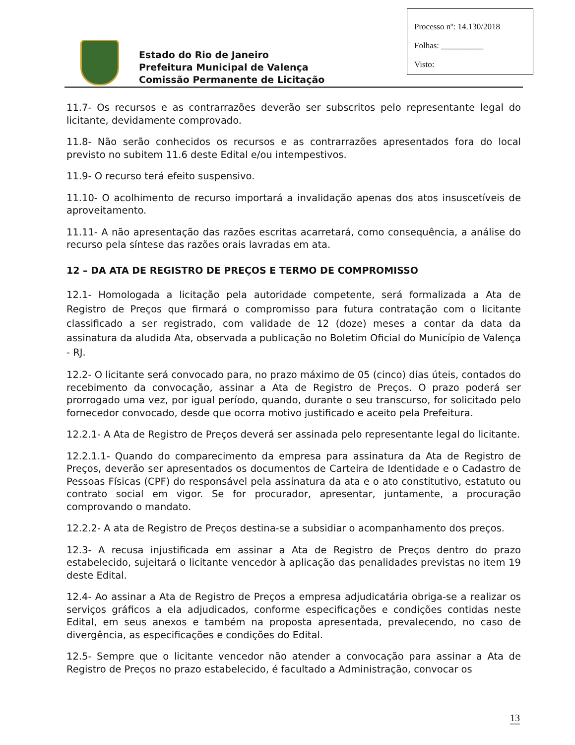Processo nº: 14.130/2018
Folhas: __________
Visto:
Estado do Rio de Janeiro
Prefeitura Municipal de Valença
Comissão Permanente de Licitação
11.7- Os recursos e as contrarrazões deverão ser subscritos pelo representante legal do licitante, devidamente comprovado.
11.8- Não serão conhecidos os recursos e as contrarrazões apresentados fora do local previsto no subitem 11.6 deste Edital e/ou intempestivos.
11.9- O recurso terá efeito suspensivo.
11.10- O acolhimento de recurso importará a invalidação apenas dos atos insuscetíveis de aproveitamento.
11.11- A não apresentação das razões escritas acarretará, como consequência, a análise do recurso pela síntese das razões orais lavradas em ata.
12 – DA ATA DE REGISTRO DE PREÇOS E TERMO DE COMPROMISSO
12.1- Homologada a licitação pela autoridade competente, será formalizada a Ata de Registro de Preços que firmará o compromisso para futura contratação com o licitante classificado a ser registrado, com validade de 12 (doze) meses a contar da data da assinatura da aludida Ata, observada a publicação no Boletim Oficial do Município de Valença - RJ.
12.2- O licitante será convocado para, no prazo máximo de 05 (cinco) dias úteis, contados do recebimento da convocação, assinar a Ata de Registro de Preços. O prazo poderá ser prorrogado uma vez, por igual período, quando, durante o seu transcurso, for solicitado pelo fornecedor convocado, desde que ocorra motivo justificado e aceito pela Prefeitura.
12.2.1- A Ata de Registro de Preços deverá ser assinada pelo representante legal do licitante.
12.2.1.1- Quando do comparecimento da empresa para assinatura da Ata de Registro de Preços, deverão ser apresentados os documentos de Carteira de Identidade e o Cadastro de Pessoas Físicas (CPF) do responsável pela assinatura da ata e o ato constitutivo, estatuto ou contrato social em vigor. Se for procurador, apresentar, juntamente, a procuração comprovando o mandato.
12.2.2- A ata de Registro de Preços destina-se a subsidiar o acompanhamento dos preços.
12.3- A recusa injustificada em assinar a Ata de Registro de Preços dentro do prazo estabelecido, sujeitará o licitante vencedor à aplicação das penalidades previstas no item 19 deste Edital.
12.4- Ao assinar a Ata de Registro de Preços a empresa adjudicatária obriga-se a realizar os serviços gráficos a ela adjudicados, conforme especificações e condições contidas neste Edital, em seus anexos e também na proposta apresentada, prevalecendo, no caso de divergência, as especificações e condições do Edital.
12.5- Sempre que o licitante vencedor não atender a convocação para assinar a Ata de Registro de Preços no prazo estabelecido, é facultado a Administração, convocar os
13